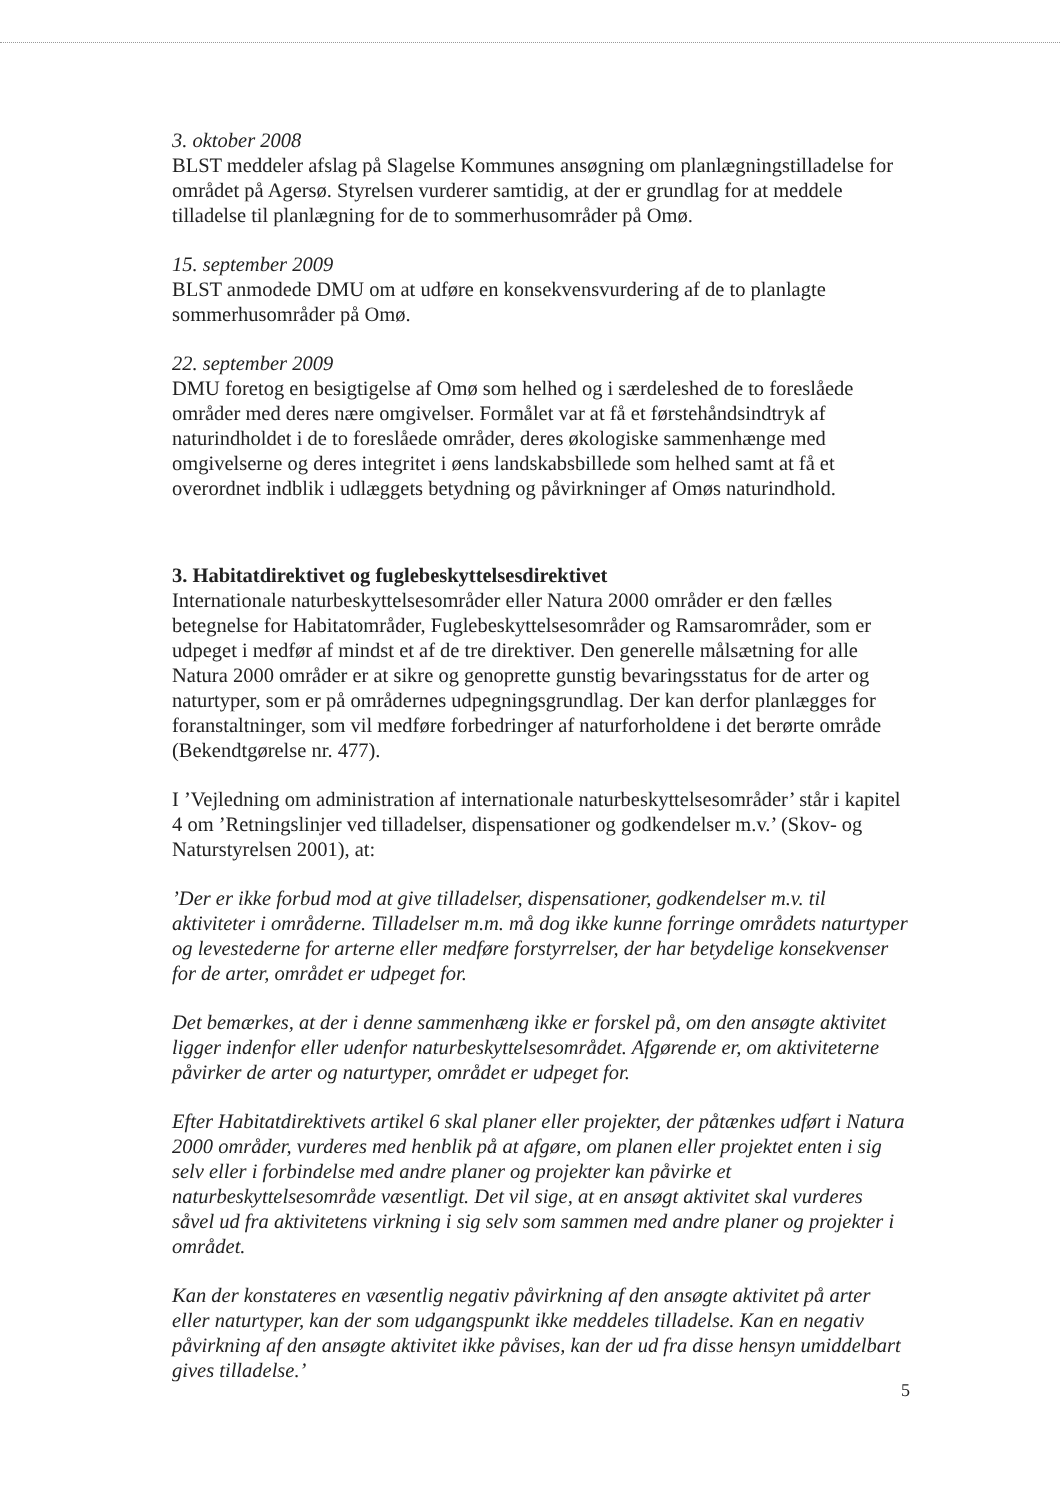3. oktober 2008
BLST meddeler afslag på Slagelse Kommunes ansøgning om planlægningstilladelse for området på Agersø. Styrelsen vurderer samtidig, at der er grundlag for at meddele tilladelse til planlægning for de to sommerhusområder på Omø.
15. september 2009
BLST anmodede DMU om at udføre en konsekvensvurdering af de to planlagte sommerhusområder på Omø.
22. september 2009
DMU foretog en besigtigelse af Omø som helhed og i særdeleshed de to foreslåede områder med deres nære omgivelser. Formålet var at få et førstehåndsindtryk af naturindholdet i de to foreslåede områder, deres økologiske sammenhænge med omgivelserne og deres integritet i øens landskabsbillede som helhed samt at få et overordnet indblik i udlæggets betydning og påvirkninger af Omøs naturindhold.
3. Habitatdirektivet og fuglebeskyttelsesdirektivet
Internationale naturbeskyttelsesområder eller Natura 2000 områder er den fælles betegnelse for Habitatområder, Fuglebeskyttelsesområder og Ramsarområder, som er udpeget i medfør af mindst et af de tre direktiver. Den generelle målsætning for alle Natura 2000 områder er at sikre og genoprette gunstig bevaringsstatus for de arter og naturtyper, som er på områdernes udpegningsgrundlag. Der kan derfor planlægges for foranstaltninger, som vil medføre forbedringer af naturforholdene i det berørte område (Bekendtgørelse nr. 477).
I ’Vejledning om administration af internationale naturbeskyttelsesområder’ står i kapitel 4 om ’Retningslinjer ved tilladelser, dispensationer og godkendelser m.v.’ (Skov- og Naturstyrelsen 2001), at:
’Der er ikke forbud mod at give tilladelser, dispensationer, godkendelser m.v. til aktiviteter i områderne. Tilladelser m.m. må dog ikke kunne forringe områdets naturtyper og levestederne for arterne eller medføre forstyrrelser, der har betydelige konsekvenser for de arter, området er udpeget for.
Det bemærkes, at der i denne sammenhæng ikke er forskel på, om den ansøgte aktivitet ligger indenfor eller udenfor naturbeskyttelsesområdet. Afgørende er, om aktiviteterne påvirker de arter og naturtyper, området er udpeget for.
Efter Habitatdirektivets artikel 6 skal planer eller projekter, der påtænkes udført i Natura 2000 områder, vurderes med henblik på at afgøre, om planen eller projektet enten i sig selv eller i forbindelse med andre planer og projekter kan påvirke et naturbeskyttelsesområde væsentligt. Det vil sige, at en ansøgt aktivitet skal vurderes såvel ud fra aktivitetens virkning i sig selv som sammen med andre planer og projekter i området.
Kan der konstateres en væsentlig negativ påvirkning af den ansøgte aktivitet på arter eller naturtyper, kan der som udgangspunkt ikke meddeles tilladelse. Kan en negativ påvirkning af den ansøgte aktivitet ikke påvises, kan der ud fra disse hensyn umiddelbart gives tilladelse.’
5